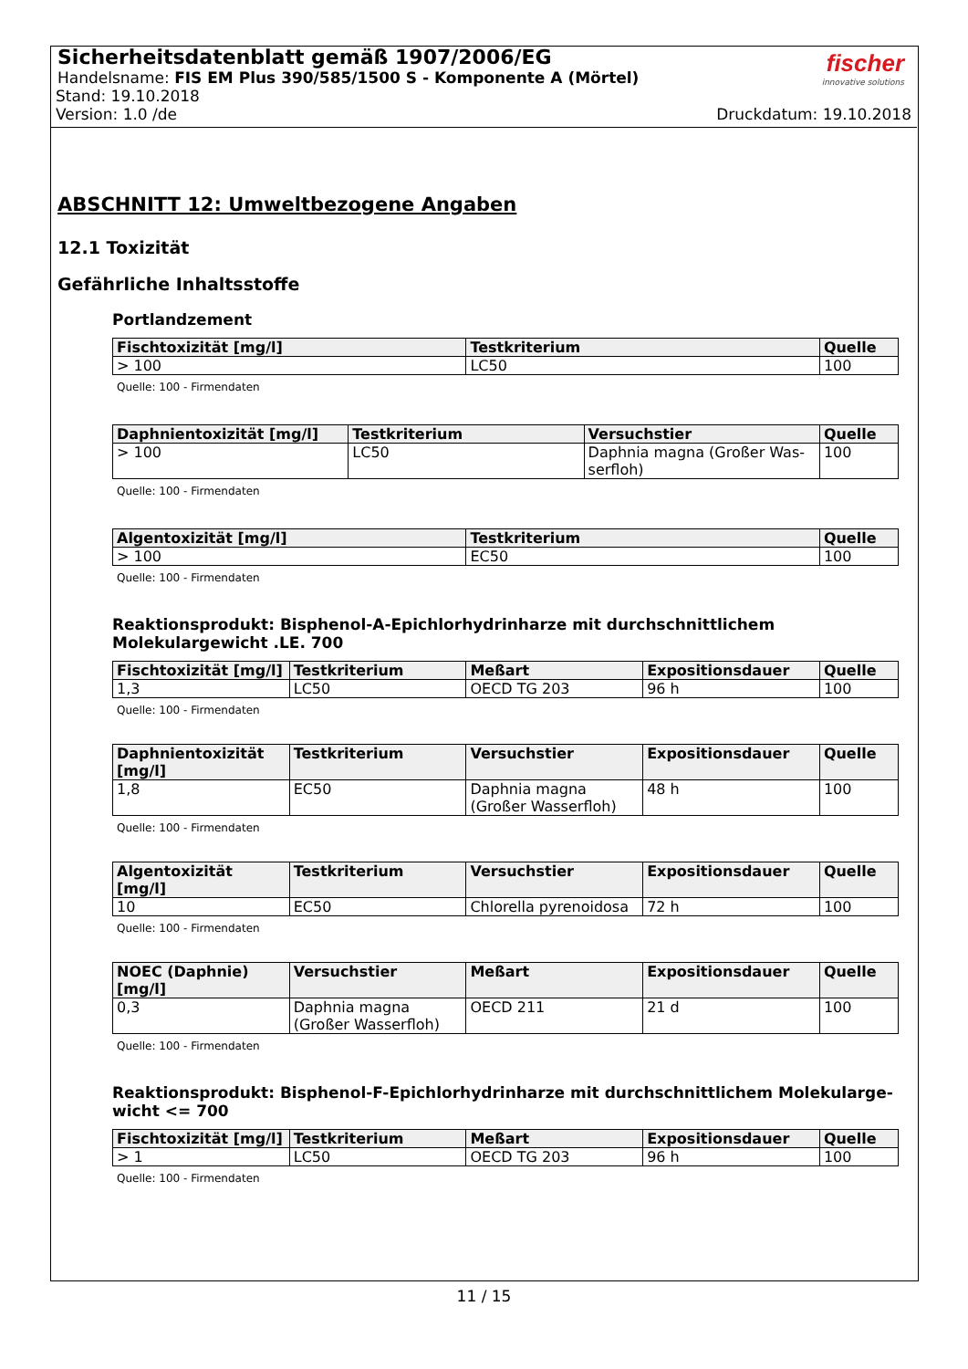Sicherheitsdatenblatt gemäß 1907/2006/EG
Handelsname: FIS EM Plus 390/585/1500 S - Komponente A (Mörtel)
Stand: 19.10.2018
Version: 1.0 /de Druckdatum: 19.10.2018
fischer
innovative solutions
ABSCHNITT 12: Umweltbezogene Angaben
12.1 Toxizität
Gefährliche Inhaltsstoffe
Portlandzement
| Fischtoxizität [mg/l] | Testkriterium | Quelle |
| --- | --- | --- |
| > 100 | LC50 | 100 |
Quelle: 100 - Firmendaten
| Daphnientoxizität [mg/l] | Testkriterium | Versuchstier | Quelle |
| --- | --- | --- | --- |
| > 100 | LC50 | Daphnia magna (Großer Was-serfloh) | 100 |
Quelle: 100 - Firmendaten
| Algentoxizität [mg/l] | Testkriterium | Quelle |
| --- | --- | --- |
| > 100 | EC50 | 100 |
Quelle: 100 - Firmendaten
Reaktionsprodukt: Bisphenol-A-Epichlorhydrinharze mit durchschnittlichem Molekulargewicht .LE. 700
| Fischtoxizität [mg/l] | Testkriterium | Meßart | Expositionsdauer | Quelle |
| --- | --- | --- | --- | --- |
| 1,3 | LC50 | OECD TG 203 | 96 h | 100 |
Quelle: 100 - Firmendaten
| Daphnientoxizität [mg/l] | Testkriterium | Versuchstier | Expositionsdauer | Quelle |
| --- | --- | --- | --- | --- |
| 1,8 | EC50 | Daphnia magna (Großer Wasserfloh) | 48 h | 100 |
Quelle: 100 - Firmendaten
| Algentoxizität [mg/l] | Testkriterium | Versuchstier | Expositionsdauer | Quelle |
| --- | --- | --- | --- | --- |
| 10 | EC50 | Chlorella pyrenoidosa | 72 h | 100 |
Quelle: 100 - Firmendaten
| NOEC (Daphnie) [mg/l] | Versuchstier | Meßart | Expositionsdauer | Quelle |
| --- | --- | --- | --- | --- |
| 0,3 | Daphnia magna (Großer Wasserfloh) | OECD 211 | 21 d | 100 |
Quelle: 100 - Firmendaten
Reaktionsprodukt: Bisphenol-F-Epichlorhydrinharze mit durchschnittlichem Molekularge-wicht <= 700
| Fischtoxizität [mg/l] | Testkriterium | Meßart | Expositionsdauer | Quelle |
| --- | --- | --- | --- | --- |
| > 1 | LC50 | OECD TG 203 | 96 h | 100 |
Quelle: 100 - Firmendaten
11 / 15